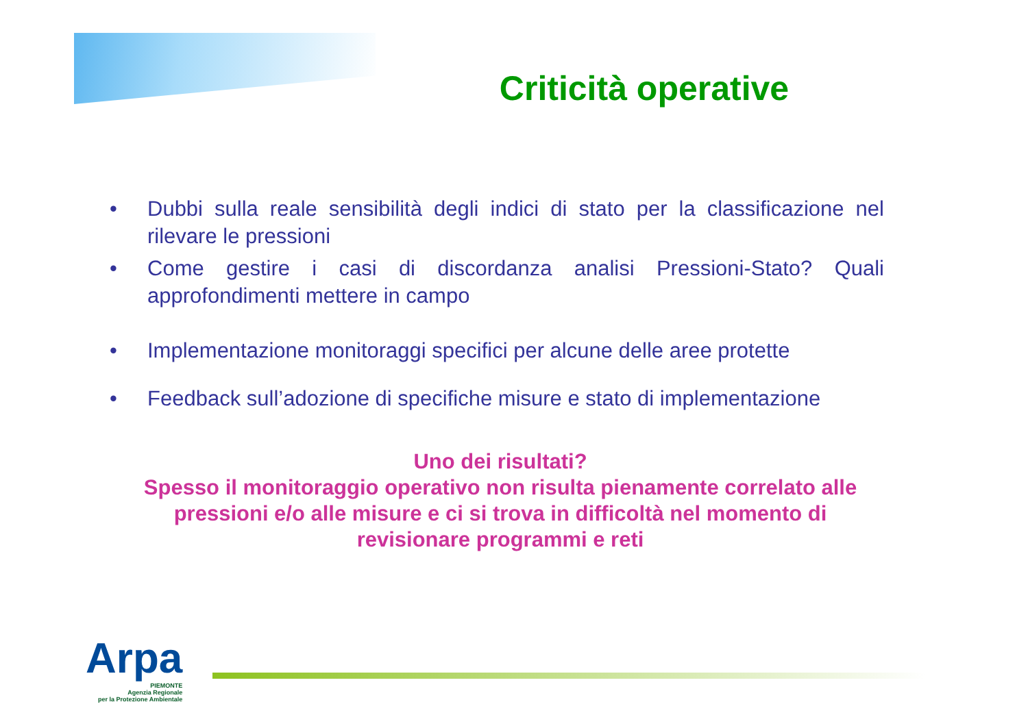Criticità operative
• Dubbi sulla reale sensibilità degli indici di stato per la classificazione nel rilevare le pressioni
• Come gestire i casi di discordanza analisi Pressioni-Stato? Quali approfondimenti mettere in campo
• Implementazione monitoraggi specifici per alcune delle aree protette
• Feedback sull’adozione di specifiche misure e stato di implementazione
Uno dei risultati?
Spesso il monitoraggio operativo non risulta pienamente correlato alle pressioni e/o alle misure e ci si trova in difficoltà nel momento di revisionare programmi e reti
Arpa
PIEMONTE
Agenzia Regionale
per la Protezione Ambientale